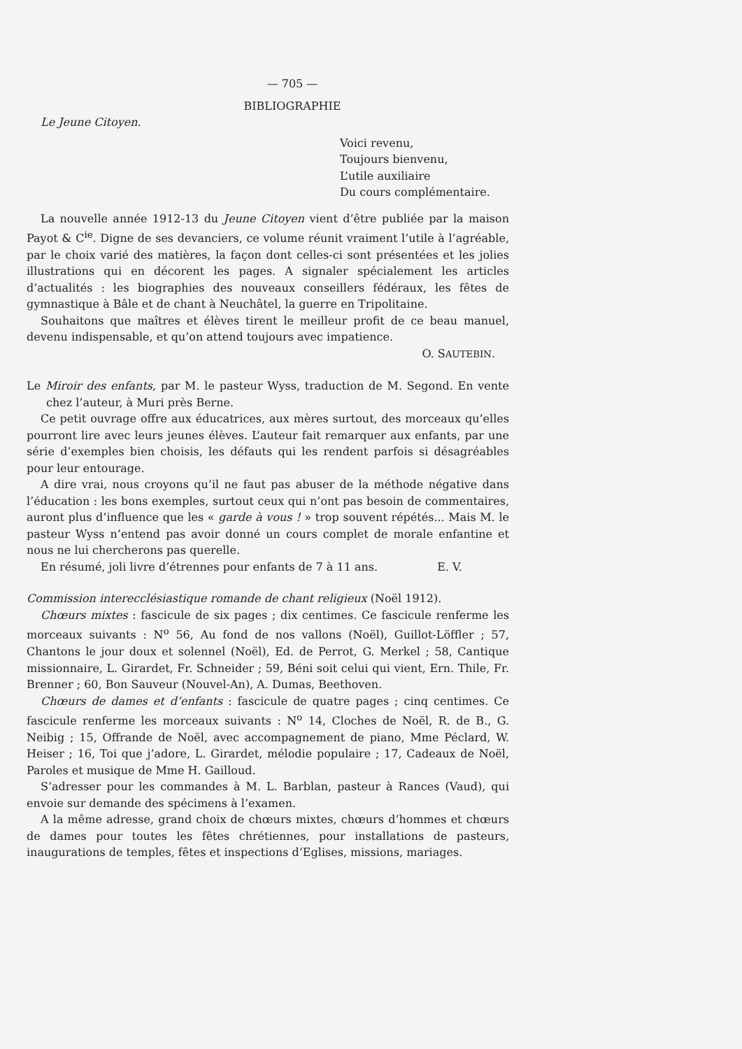— 705 —
BIBLIOGRAPHIE
Le Jeune Citoyen.
Voici revenu,
Toujours bienvenu,
L’utile auxiliaire
Du cours complémentaire.
La nouvelle année 1912-13 du Jeune Citoyen vient d’être publiée par la maison Payot & C<sup>ie</sup>. Digne de ses devanciers, ce volume réunit vraiment l’utile à l’agréable, par le choix varié des matières, la façon dont celles-ci sont présentées et les jolies illustrations qui en décorent les pages. A signaler spécialement les articles d’actualités : les biographies des nouveaux conseillers fédéraux, les fêtes de gymnastique à Bâle et de chant à Neuchâtel, la guerre en Tripolitaine.
Souhaitons que maîtres et élèves tirent le meilleur profit de ce beau manuel, devenu indispensable, et qu’on attend toujours avec impatience.
O. SAUTEBIN.
Le Miroir des enfants, par M. le pasteur Wyss, traduction de M. Segond. En vente chez l’auteur, à Muri près Berne.
Ce petit ouvrage offre aux éducatrices, aux mères surtout, des morceaux qu’elles pourront lire avec leurs jeunes élèves. L’auteur fait remarquer aux enfants, par une série d’exemples bien choisis, les défauts qui les rendent parfois si désagréables pour leur entourage.
A dire vrai, nous croyons qu’il ne faut pas abuser de la méthode négative dans l’éducation : les bons exemples, surtout ceux qui n’ont pas besoin de commentaires, auront plus d’influence que les « garde à vous ! » trop souvent répétés... Mais M. le pasteur Wyss n’entend pas avoir donné un cours complet de morale enfantine et nous ne lui chercherons pas querelle.
En résumé, joli livre d’étrennes pour enfants de 7 à 11 ans. E. V.
Commission interecclésiastique romande de chant religieux (Noël 1912).
Chœurs mixtes : fascicule de six pages ; dix centimes. Ce fascicule renferme les morceaux suivants : N<sup>o</sup> 56, Au fond de nos vallons (Noël), Guillot-Löffler ; 57, Chantons le jour doux et solennel (Noël), Ed. de Perrot, G. Merkel ; 58, Cantique missionnaire, L. Girardet, Fr. Schneider ; 59, Béni soit celui qui vient, Ern. Thile, Fr. Brenner ; 60, Bon Sauveur (Nouvel-An), A. Dumas, Beethoven.
Chœurs de dames et d’enfants : fascicule de quatre pages ; cinq centimes. Ce fascicule renferme les morceaux suivants : N<sup>o</sup> 14, Cloches de Noël, R. de B., G. Neibig ; 15, Offrande de Noël, avec accompagnement de piano, Mme Péclard, W. Heiser ; 16, Toi que j’adore, L. Girardet, mélodie populaire ; 17, Cadeaux de Noël, Paroles et musique de Mme H. Gailloud.
S’adresser pour les commandes à M. L. Barblan, pasteur à Rances (Vaud), qui envoie sur demande des spécimens à l’examen.
A la même adresse, grand choix de chœurs mixtes, chœurs d’hommes et chœurs de dames pour toutes les fêtes chrétiennes, pour installations de pasteurs, inaugurations de temples, fêtes et inspections d’Eglises, missions, mariages.